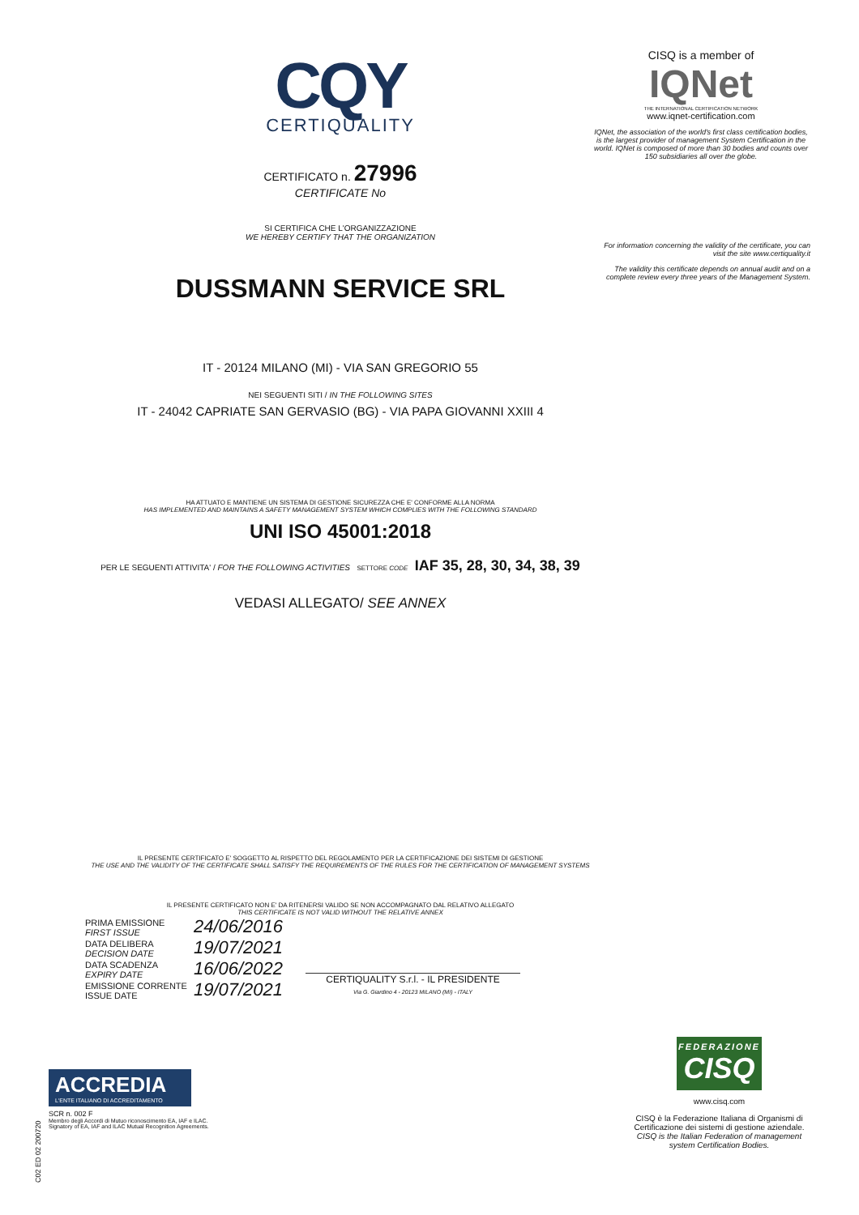CQY
CERTIQUALITY
CERTIFICATO n. 27996
CERTIFICATE No
SI CERTIFICA CHE L'ORGANIZZAZIONE
WE HEREBY CERTIFY THAT THE ORGANIZATION
DUSSMANN SERVICE SRL
IT - 20124 MILANO (MI) - VIA SAN GREGORIO 55
NEI SEGUENTI SITI / IN THE FOLLOWING SITES
IT - 24042 CAPRIATE SAN GERVASIO (BG) - VIA PAPA GIOVANNI XXIII 4
HA ATTUATO E MANTIENE UN SISTEMA DI GESTIONE SICUREZZA CHE E' CONFORME ALLA NORMA
HAS IMPLEMENTED AND MAINTAINS A SAFETY MANAGEMENT SYSTEM WHICH COMPLIES WITH THE FOLLOWING STANDARD
UNI ISO 45001:2018
PER LE SEGUENTI ATTIVITA' / FOR THE FOLLOWING ACTIVITIES SETTORE CODE IAF 35, 28, 30, 34, 38, 39
VEDASI ALLEGATO/ SEE ANNEX
IL PRESENTE CERTIFICATO E' SOGGETTO AL RISPETTO DEL REGOLAMENTO PER LA CERTIFICAZIONE DEI SISTEMI DI GESTIONE
THE USE AND THE VALIDITY OF THE CERTIFICATE SHALL SATISFY THE REQUIREMENTS OF THE RULES FOR THE CERTIFICATION OF MANAGEMENT SYSTEMS
IL PRESENTE CERTIFICATO NON E' DA RITENERSI VALIDO SE NON ACCOMPAGNATO DAL RELATIVO ALLEGATO
THIS CERTIFICATE IS NOT VALID WITHOUT THE RELATIVE ANNEX
| PRIMA EMISSIONE FIRST ISSUE | 24/06/2016 |
| DATA DELIBERA DECISION DATE | 19/07/2021 |
| DATA SCADENZA EXPIRY DATE | 16/06/2022 |
| EMISSIONE CORRENTE ISSUE DATE | 19/07/2021 |
CERTIQUALITY S.r.l. - IL PRESIDENTE
Via G. Giardino 4 - 20123 MILANO (MI) - ITALY
CISQ is a member of
IQNet
THE INTERNATIONAL CERTIFICATION NETWORK
www.iqnet-certification.com
IQNet, the association of the world's first class certification bodies, is the largest provider of management System Certification in the world. IQNet is composed of more than 30 bodies and counts over 150 subsidiaries all over the globe.
For information concerning the validity of the certificate, you can visit the site www.certiquality.it
The validity this certificate depends on annual audit and on a complete review every three years of the Management System.
ACCREDIA
L'ENTE ITALIANO DI ACCREDITAMENTO
SCR n. 002 F
Membro degli Accordi di Mutuo riconoscimento EA, IAF e ILAC. Signatory of EA, IAF and ILAC Mutual Recognition Agreements.
C02 ED 02 200720
FEDERAZIONE
CISQ
www.cisq.com
CISQ è la Federazione Italiana di Organismi di Certificazione dei sistemi di gestione aziendale.
CISQ is the Italian Federation of management system Certification Bodies.